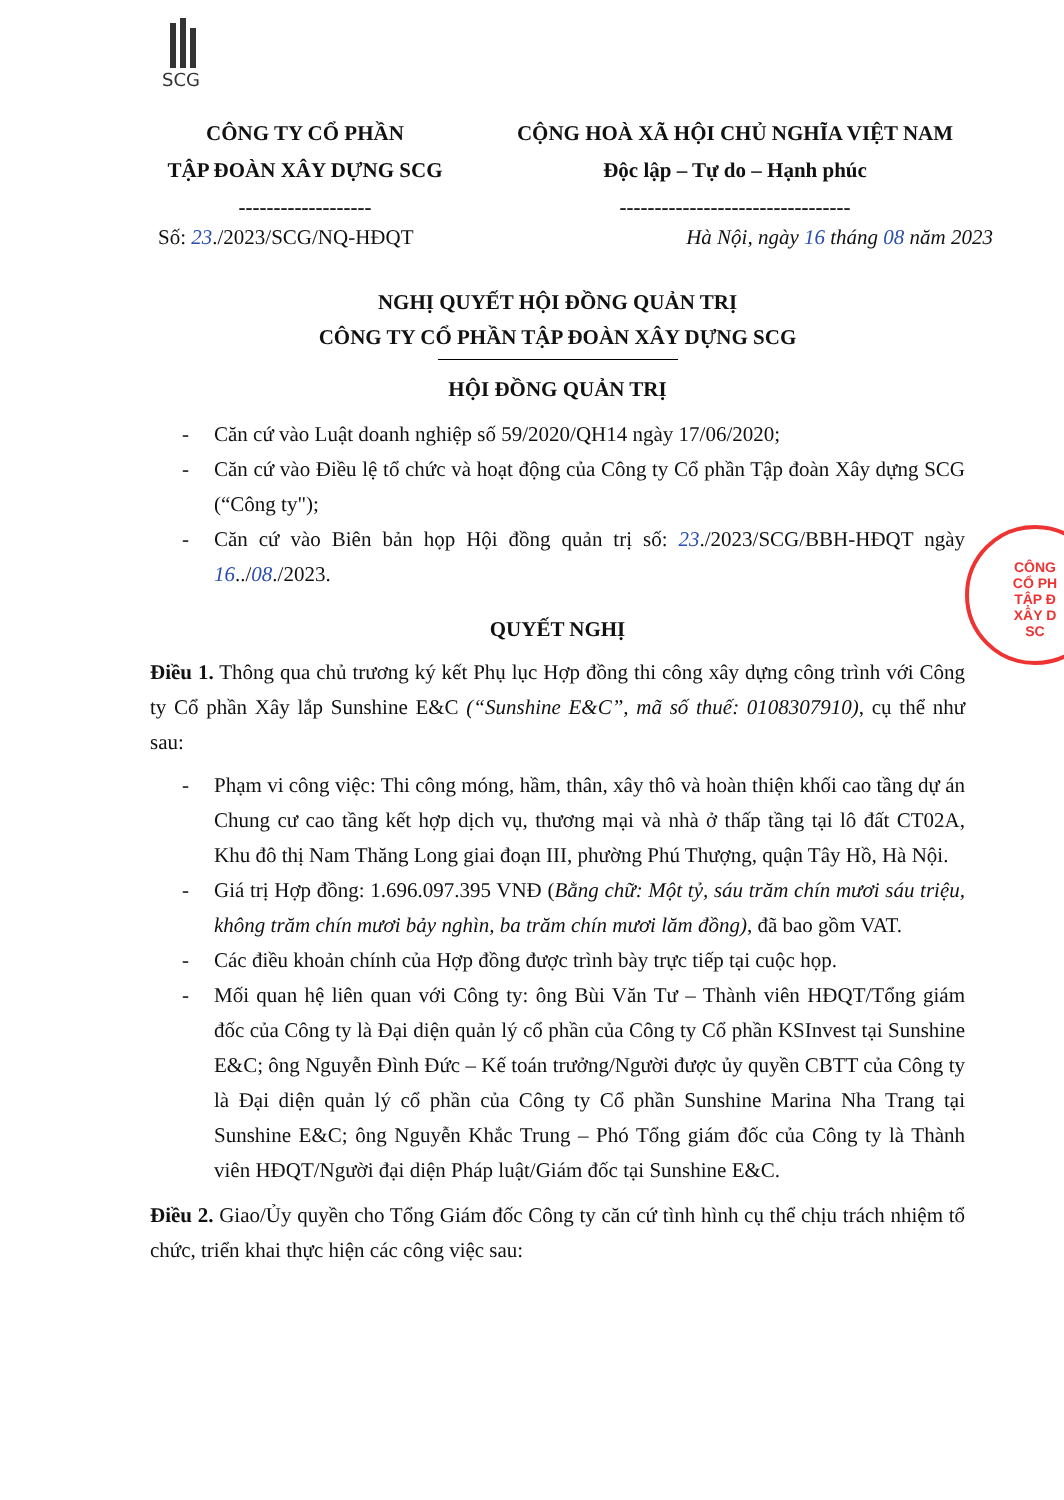SCG
CÔNG TY CỔ PHẦN
TẬP ĐOÀN XÂY DỰNG SCG
-------------------
CỘNG HOÀ XÃ HỘI CHỦ NGHĨA VIỆT NAM
Độc lập – Tự do – Hạnh phúc
---------------------------------
Số: 23./2023/SCG/NQ-HĐQT Hà Nội, ngày 16 tháng 08 năm 2023
NGHỊ QUYẾT HỘI ĐỒNG QUẢN TRỊ
CÔNG TY CỔ PHẦN TẬP ĐOÀN XÂY DỰNG SCG
HỘI ĐỒNG QUẢN TRỊ
- Căn cứ vào Luật doanh nghiệp số 59/2020/QH14 ngày 17/06/2020;
- Căn cứ vào Điều lệ tổ chức và hoạt động của Công ty Cổ phần Tập đoàn Xây dựng SCG (“Công ty");
- Căn cứ vào Biên bản họp Hội đồng quản trị số: 23./2023/SCG/BBH-HĐQT ngày 16../08./2023.
QUYẾT NGHỊ
Điều 1. Thông qua chủ trương ký kết Phụ lục Hợp đồng thi công xây dựng công trình với Công ty Cổ phần Xây lắp Sunshine E&C (“Sunshine E&C”, mã số thuế: 0108307910), cụ thể như sau:
- Phạm vi công việc: Thi công móng, hầm, thân, xây thô và hoàn thiện khối cao tầng dự án Chung cư cao tầng kết hợp dịch vụ, thương mại và nhà ở thấp tầng tại lô đất CT02A, Khu đô thị Nam Thăng Long giai đoạn III, phường Phú Thượng, quận Tây Hồ, Hà Nội.
- Giá trị Hợp đồng: 1.696.097.395 VNĐ (Bằng chữ: Một tỷ, sáu trăm chín mươi sáu triệu, không trăm chín mươi bảy nghìn, ba trăm chín mươi lăm đồng), đã bao gồm VAT.
- Các điều khoản chính của Hợp đồng được trình bày trực tiếp tại cuộc họp.
- Mối quan hệ liên quan với Công ty: ông Bùi Văn Tư – Thành viên HĐQT/Tổng giám đốc của Công ty là Đại diện quản lý cổ phần của Công ty Cổ phần KSInvest tại Sunshine E&C; ông Nguyễn Đình Đức – Kế toán trưởng/Người được ủy quyền CBTT của Công ty là Đại diện quản lý cổ phần của Công ty Cổ phần Sunshine Marina Nha Trang tại Sunshine E&C; ông Nguyễn Khắc Trung – Phó Tổng giám đốc của Công ty là Thành viên HĐQT/Người đại diện Pháp luật/Giám đốc tại Sunshine E&C.
Điều 2. Giao/Ủy quyền cho Tổng Giám đốc Công ty căn cứ tình hình cụ thể chịu trách nhiệm tổ chức, triển khai thực hiện các công việc sau:
CÔNG
CỔ PH
TẬP Đ
XÂY D
SC